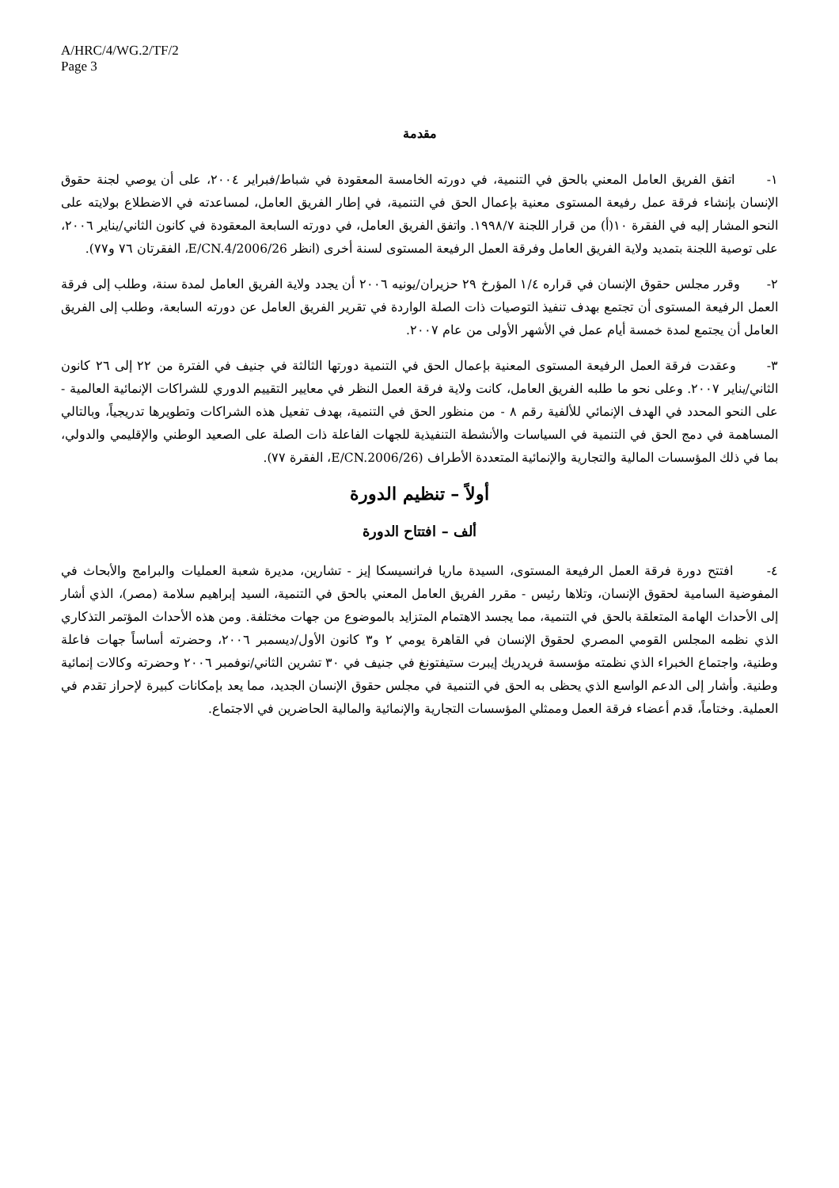A/HRC/4/WG.2/TF/2
Page 3
مقدمة
١- اتفق الفريق العامل المعني بالحق في التنمية، في دورته الخامسة المعقودة في شباط/فبراير ٢٠٠٤، على أن يوصي لجنة حقوق الإنسان بإنشاء فرقة عمل رفيعة المستوى معنية بإعمال الحق في التنمية، في إطار الفريق العامل، لمساعدته في الاضطلاع بولايته على النحو المشار إليه في الفقرة ١٠(أ) من قرار اللجنة ١٩٩٨/٧. واتفق الفريق العامل، في دورته السابعة المعقودة في كانون الثاني/يناير ٢٠٠٦، على توصية اللجنة بتمديد ولاية الفريق العامل وفرقة العمل الرفيعة المستوى لسنة أخرى (انظر E/CN.4/2006/26، الفقرتان ٧٦ و٧٧).
٢- وقرر مجلس حقوق الإنسان في قراره ١/٤ المؤرخ ٢٩ حزيران/يونيه ٢٠٠٦ أن يجدد ولاية الفريق العامل لمدة سنة، وطلب إلى فرقة العمل الرفيعة المستوى أن تجتمع بهدف تنفيذ التوصيات ذات الصلة الواردة في تقرير الفريق العامل عن دورته السابعة، وطلب إلى الفريق العامل أن يجتمع لمدة خمسة أيام عمل في الأشهر الأولى من عام ٢٠٠٧.
٣- وعقدت فرقة العمل الرفيعة المستوى المعنية بإعمال الحق في التنمية دورتها الثالثة في جنيف في الفترة من ٢٢ إلى ٢٦ كانون الثاني/يناير ٢٠٠٧. وعلى نحو ما طلبه الفريق العامل، كانت ولاية فرقة العمل النظر في معايير التقييم الدوري للشراكات الإنمائية العالمية - على النحو المحدد في الهدف الإنمائي للألفية رقم ٨ - من منظور الحق في التنمية، بهدف تفعيل هذه الشراكات وتطويرها تدريجياً، وبالتالي المساهمة في دمج الحق في التنمية في السياسات والأنشطة التنفيذية للجهات الفاعلة ذات الصلة على الصعيد الوطني والإقليمي والدولي، بما في ذلك المؤسسات المالية والتجارية والإنمائية المتعددة الأطراف (E/CN.2006/26، الفقرة ٧٧).
أولاً – تنظيم الدورة
ألف – افتتاح الدورة
٤- افتتح دورة فرقة العمل الرفيعة المستوى، السيدة ماريا فرانسيسكا إيز - تشارين، مديرة شعبة العمليات والبرامج والأبحاث في المفوضية السامية لحقوق الإنسان، وتلاها رئيس - مقرر الفريق العامل المعني بالحق في التنمية، السيد إبراهيم سلامة (مصر)، الذي أشار إلى الأحداث الهامة المتعلقة بالحق في التنمية، مما يجسد الاهتمام المتزايد بالموضوع من جهات مختلفة. ومن هذه الأحداث المؤتمر التذكاري الذي نظمه المجلس القومي المصري لحقوق الإنسان في القاهرة يومي ٢ و٣ كانون الأول/ديسمبر ٢٠٠٦، وحضرته أساساً جهات فاعلة وطنية، واجتماع الخبراء الذي نظمته مؤسسة فريدريك إيبرت ستيفتونغ في جنيف في ٣٠ تشرين الثاني/نوفمبر ٢٠٠٦ وحضرته وكالات إنمائية وطنية. وأشار إلى الدعم الواسع الذي يحظى به الحق في التنمية في مجلس حقوق الإنسان الجديد، مما يعد بإمكانات كبيرة لإحراز تقدم في العملية. وختاماً، قدم أعضاء فرقة العمل وممثلي المؤسسات التجارية والإنمائية والمالية الحاضرين في الاجتماع.